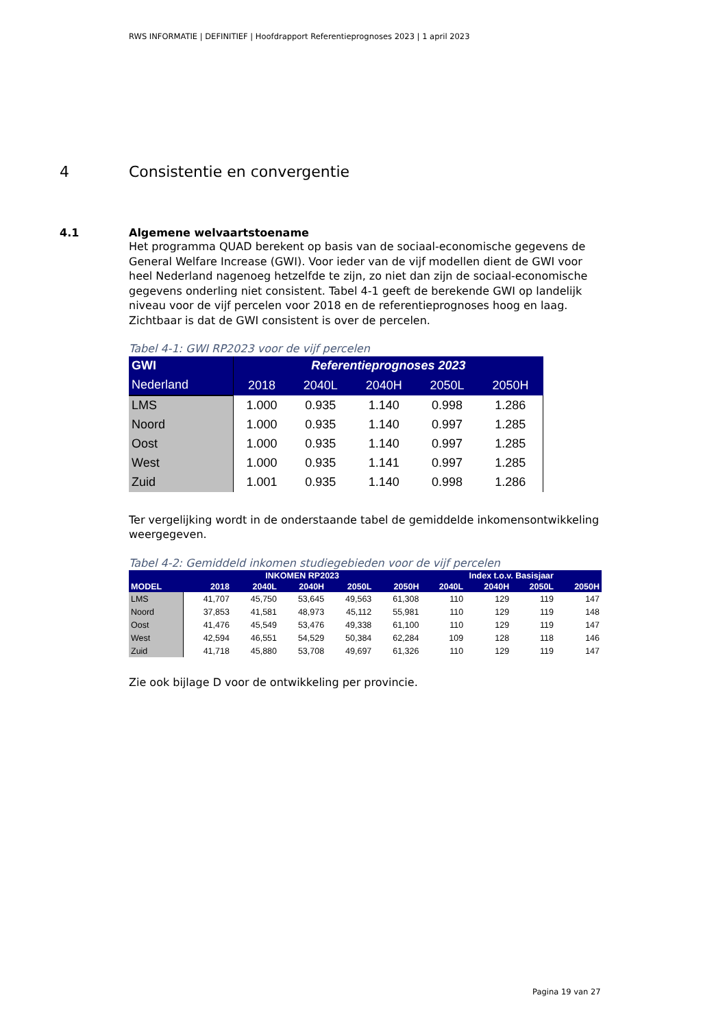RWS INFORMATIE | DEFINITIEF | Hoofdrapport Referentieprognoses 2023 | 1 april 2023
4 Consistentie en convergentie
4.1 Algemene welvaartstoename
Het programma QUAD berekent op basis van de sociaal-economische gegevens de General Welfare Increase (GWI). Voor ieder van de vijf modellen dient de GWI voor heel Nederland nagenoeg hetzelfde te zijn, zo niet dan zijn de sociaal-economische gegevens onderling niet consistent. Tabel 4-1 geeft de berekende GWI op landelijk niveau voor de vijf percelen voor 2018 en de referentieprognoses hoog en laag. Zichtbaar is dat de GWI consistent is over de percelen.
Tabel 4-1: GWI RP2023 voor de vijf percelen
| GWI | Referentieprognoses 2023 | | | | |
| --- | --- | --- | --- | --- | --- |
| Nederland | 2018 | 2040L | 2040H | 2050L | 2050H |
| LMS | 1.000 | 0.935 | 1.140 | 0.998 | 1.286 |
| Noord | 1.000 | 0.935 | 1.140 | 0.997 | 1.285 |
| Oost | 1.000 | 0.935 | 1.140 | 0.997 | 1.285 |
| West | 1.000 | 0.935 | 1.141 | 0.997 | 1.285 |
| Zuid | 1.001 | 0.935 | 1.140 | 0.998 | 1.286 |
Ter vergelijking wordt in de onderstaande tabel de gemiddelde inkomensontwikkeling weergegeven.
Tabel 4-2: Gemiddeld inkomen studiegebieden voor de vijf percelen
| | INKOMEN RP2023 | | | | | Index t.o.v. Basisjaar | | | |
| --- | --- | --- | --- | --- | --- | --- | --- | --- | --- |
| MODEL | 2018 | 2040L | 2040H | 2050L | 2050H | 2040L | 2040H | 2050L | 2050H |
| LMS | 41,707 | 45,750 | 53,645 | 49,563 | 61,308 | 110 | 129 | 119 | 147 |
| Noord | 37,853 | 41,581 | 48,973 | 45,112 | 55,981 | 110 | 129 | 119 | 148 |
| Oost | 41,476 | 45,549 | 53,476 | 49,338 | 61,100 | 110 | 129 | 119 | 147 |
| West | 42,594 | 46,551 | 54,529 | 50,384 | 62,284 | 109 | 128 | 118 | 146 |
| Zuid | 41,718 | 45,880 | 53,708 | 49,697 | 61,326 | 110 | 129 | 119 | 147 |
Zie ook bijlage D voor de ontwikkeling per provincie.
Pagina 19 van 27